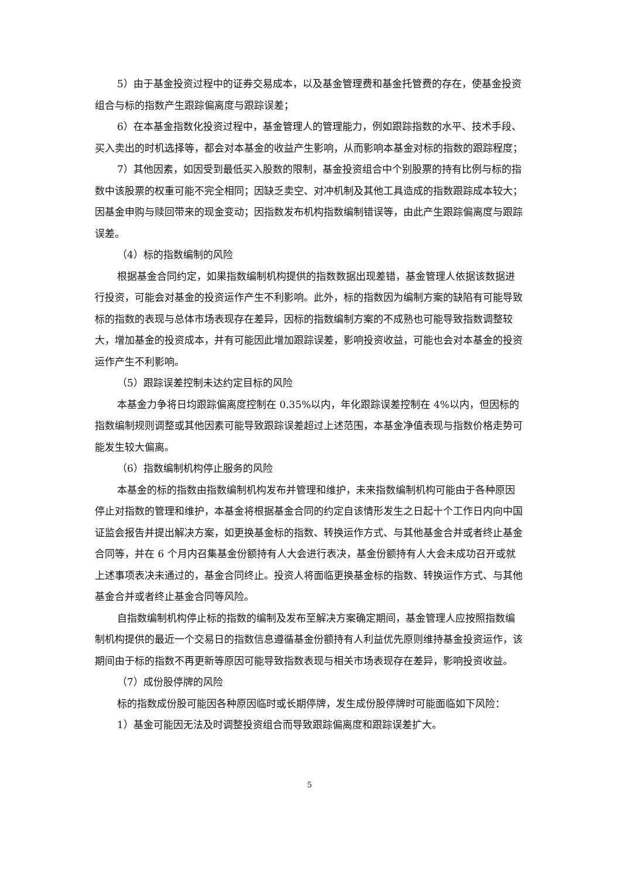5）由于基金投资过程中的证券交易成本，以及基金管理费和基金托管费的存在，使基金投资组合与标的指数产生跟踪偏离度与跟踪误差；
6）在本基金指数化投资过程中，基金管理人的管理能力，例如跟踪指数的水平、技术手段、买入卖出的时机选择等，都会对本基金的收益产生影响，从而影响本基金对标的指数的跟踪程度；
7）其他因素，如因受到最低买入股数的限制，基金投资组合中个别股票的持有比例与标的指数中该股票的权重可能不完全相同；因缺乏卖空、对冲机制及其他工具造成的指数跟踪成本较大；因基金申购与赎回带来的现金变动；因指数发布机构指数编制错误等，由此产生跟踪偏离度与跟踪误差。
（4）标的指数编制的风险
根据基金合同约定，如果指数编制机构提供的指数数据出现差错，基金管理人依据该数据进行投资，可能会对基金的投资运作产生不利影响。此外，标的指数因为编制方案的缺陷有可能导致标的指数的表现与总体市场表现存在差异，因标的指数编制方案的不成熟也可能导致指数调整较大，增加基金的投资成本，并有可能因此增加跟踪误差，影响投资收益，可能也会对本基金的投资运作产生不利影响。
（5）跟踪误差控制未达约定目标的风险
本基金力争将日均跟踪偏离度控制在 0.35%以内，年化跟踪误差控制在 4%以内，但因标的指数编制规则调整或其他因素可能导致跟踪误差超过上述范围，本基金净值表现与指数价格走势可能发生较大偏离。
（6）指数编制机构停止服务的风险
本基金的标的指数由指数编制机构发布并管理和维护，未来指数编制机构可能由于各种原因停止对指数的管理和维护，本基金将根据基金合同的约定自该情形发生之日起十个工作日内向中国证监会报告并提出解决方案，如更换基金标的指数、转换运作方式、与其他基金合并或者终止基金合同等，并在 6 个月内召集基金份额持有人大会进行表决，基金份额持有人大会未成功召开或就上述事项表决未通过的，基金合同终止。投资人将面临更换基金标的指数、转换运作方式、与其他基金合并或者终止基金合同等风险。
自指数编制机构停止标的指数的编制及发布至解决方案确定期间，基金管理人应按照指数编制机构提供的最近一个交易日的指数信息遵循基金份额持有人利益优先原则维持基金投资运作，该期间由于标的指数不再更新等原因可能导致指数表现与相关市场表现存在差异，影响投资收益。
（7）成份股停牌的风险
标的指数成份股可能因各种原因临时或长期停牌，发生成份股停牌时可能面临如下风险：
1）基金可能因无法及时调整投资组合而导致跟踪偏离度和跟踪误差扩大。
5